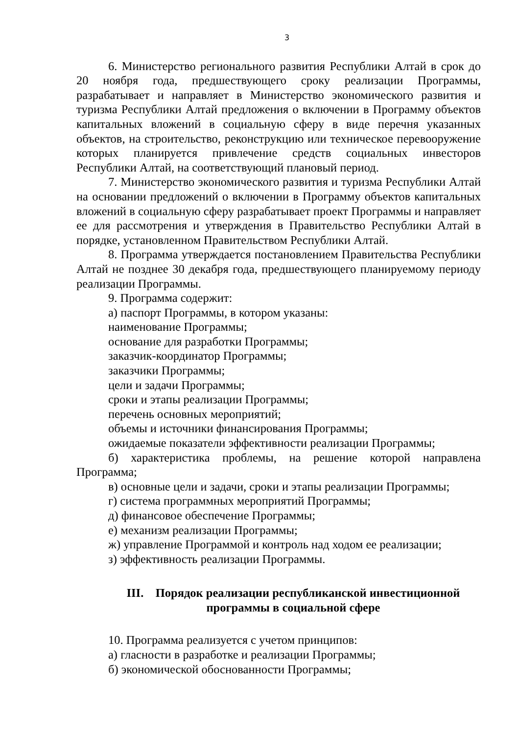3
6. Министерство регионального развития Республики Алтай в срок до 20 ноября года, предшествующего сроку реализации Программы, разрабатывает и направляет в Министерство экономического развития и туризма Республики Алтай предложения о включении в Программу объектов капитальных вложений в социальную сферу в виде перечня указанных объектов, на строительство, реконструкцию или техническое перевооружение которых планируется привлечение средств социальных инвесторов Республики Алтай, на соответствующий плановый период.
7. Министерство экономического развития и туризма Республики Алтай на основании предложений о включении в Программу объектов капитальных вложений в социальную сферу разрабатывает проект Программы и направляет ее для рассмотрения и утверждения в Правительство Республики Алтай в порядке, установленном Правительством Республики Алтай.
8. Программа утверждается постановлением Правительства Республики Алтай не позднее 30 декабря года, предшествующего планируемому периоду реализации Программы.
9. Программа содержит:
а) паспорт Программы, в котором указаны:
наименование Программы;
основание для разработки Программы;
заказчик-координатор Программы;
заказчики Программы;
цели и задачи Программы;
сроки и этапы реализации Программы;
перечень основных мероприятий;
объемы и источники финансирования Программы;
ожидаемые показатели эффективности реализации Программы;
б) характеристика проблемы, на решение которой направлена Программа;
в) основные цели и задачи, сроки и этапы реализации Программы;
г) система программных мероприятий Программы;
д) финансовое обеспечение Программы;
е) механизм реализации Программы;
ж) управление Программой и контроль над ходом ее реализации;
з) эффективность реализации Программы.
III. Порядок реализации республиканской инвестиционной программы в социальной сфере
10. Программа реализуется с учетом принципов:
а) гласности в разработке и реализации Программы;
б) экономической обоснованности Программы;